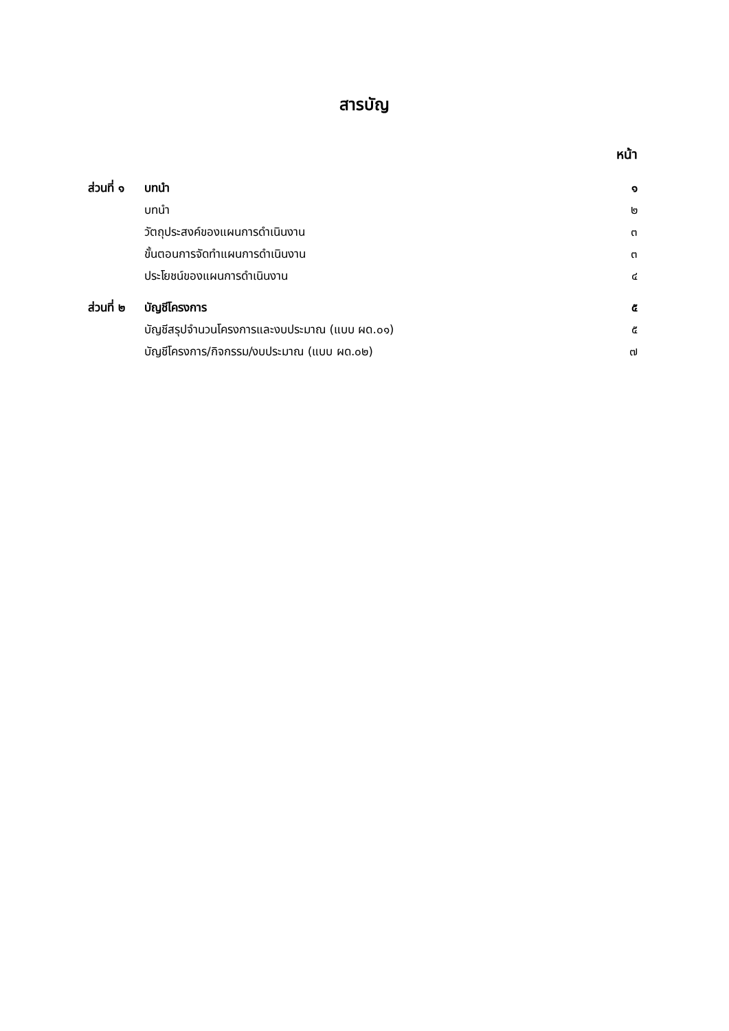สารบัญ
หน้า
| ส่วนที่ ๑ | บทนำ | ๑ |
| | บทนำ | ๒ |
| | วัตถุประสงค์ของแผนการดำเนินงาน | ๓ |
| | ขั้นตอนการจัดทำแผนการดำเนินงาน | ๓ |
| | ประโยชน์ของแผนการดำเนินงาน | ๔ |
| ส่วนที่ ๒ | บัญชีโครงการ | ๕ |
| | บัญชีสรุปจำนวนโครงการและงบประมาณ (แบบ ผด.๐๑) | ๕ |
| | บัญชีโครงการ/กิจกรรม/งบประมาณ (แบบ ผด.๐๒) | ๗ |